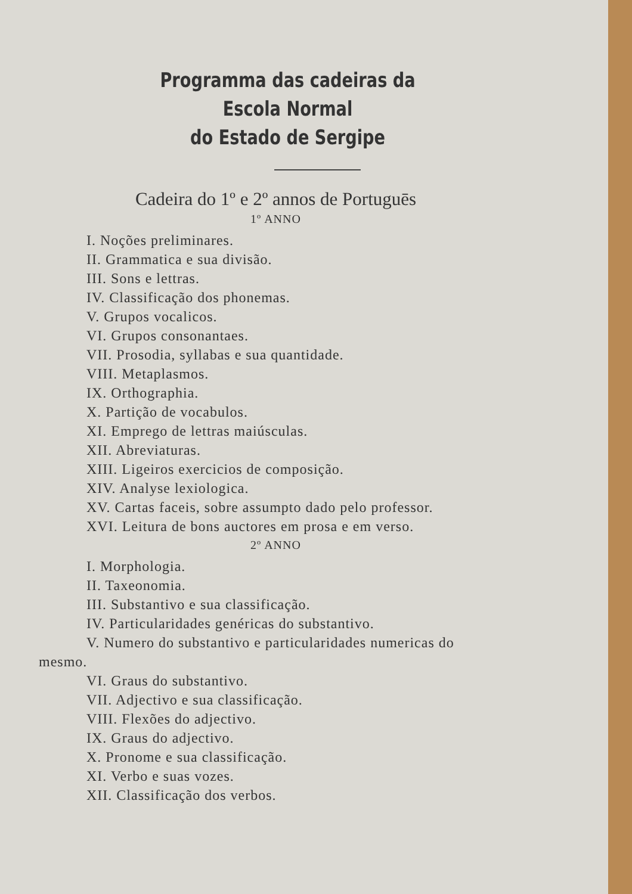Programma das cadeiras da Escola Normal
do Estado de Sergipe
Cadeira do 1º e 2º annos de Portuguēs
1º ANNO
I. Noções preliminares.
II. Grammatica e sua divisão.
III. Sons e lettras.
IV. Classificação dos phonemas.
V. Grupos vocalicos.
VI. Grupos consonantaes.
VII. Prosodia, syllabas e sua quantidade.
VIII. Metaplasmos.
IX. Orthographia.
X. Partição de vocabulos.
XI. Emprego de lettras maiúsculas.
XII. Abreviaturas.
XIII. Ligeiros exercicios de composição.
XIV. Analyse lexiologica.
XV. Cartas faceis, sobre assumpto dado pelo professor.
XVI. Leitura de bons auctores em prosa e em verso.
2º ANNO
I. Morphologia.
II. Taxeonomia.
III. Substantivo e sua classificação.
IV. Particularidades genéricas do substantivo.
V. Numero do substantivo e particularidades numericas do mesmo.
VI. Graus do substantivo.
VII. Adjectivo e sua classificação.
VIII. Flexões do adjectivo.
IX. Graus do adjectivo.
X. Pronome e sua classificação.
XI. Verbo e suas vozes.
XII. Classificação dos verbos.